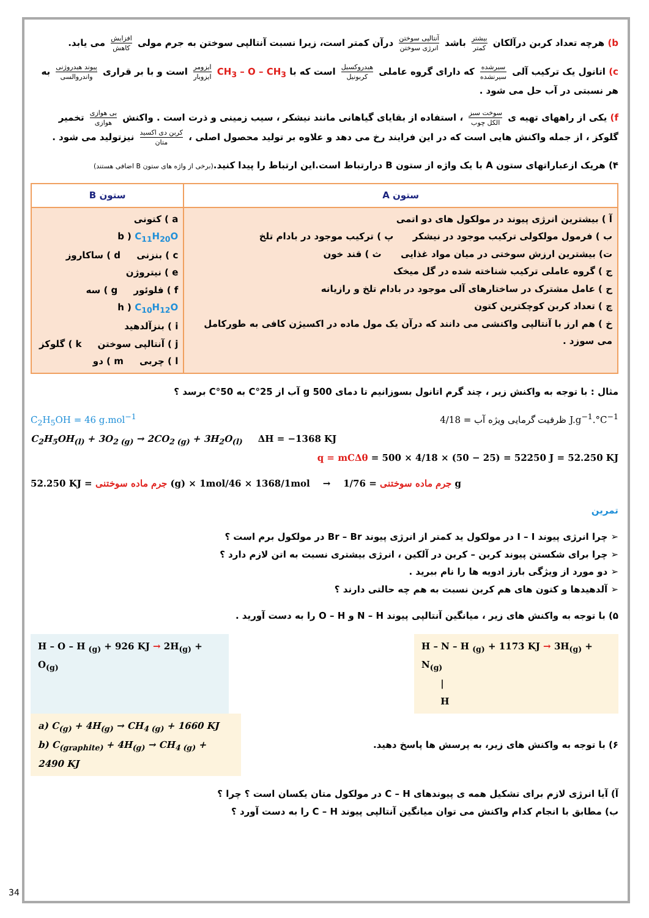b) هرچه تعداد کربن درآلکان بیشتر کمتر باشد آنتالپی سوختن انرژی سوختن درآن کمتر است، زیرا نسبت آنتالپی سوختن به جرم مولی افزایش کاهش می یابد.
c) اتانول یک ترکیب آلی سیرشده سیرنشده که دارای گروه عاملی هیدروکسیل کربونیل است که با CH<sub>3</sub> – O – CH<sub>3</sub> ایزومر ایزوبار است و با بر قراری پیوند هیدروژنی واندروالسی به هر نسبتی در آب حل می شود .
f) یکی از راههای تهیه ی سوخت سبز الکل چوب ، استفاده از بقایای گیاهانی مانند نیشکر ، سیب زمینی و ذرت است . واکنش بی هوازی هوازی تخمیر گلوکز ، از جمله واکنش هایی است که در این فرایند رخ می دهد و علاوه بر تولید محصول اصلی ، کربن دی اکسید متان نیزتولید می شود .
۴) هریک ازعباراتهای ستون A با یک واژه از ستون B درارتباط است.این ارتباط را پیدا کنید.(برخی از واژه های ستون B اضافی هستند)
| ستون A | ستون B |
| --- | --- |
| آ ) بیشترین انرژی پیوند در مولکول های دو اتمی ب ) فرمول مولکولی ترکیب موجود در نیشکر پ ) ترکیب موجود در بادام تلخ ت) بیشترین ارزش سوختی در میان مواد غذایی ث ) قند خون ج ) گروه عاملی ترکیب شناخته شده در گل میخک ح ) عامل مشترک در ساختارهای آلی موجود در بادام تلخ و رازیانه چ ) تعداد کربن کوچکترین کتون خ ) هم ارز با آنتالپی واکنشی می دانند که درآن یک مول ماده در اکسیژن کافی به طورکامل می سوزد . | a ) کتونی b ) C<sub>11</sub>H<sub>20</sub>O c ) بنزنی d ) ساکاروز e ) نیتروژن f ) فلوئور g ) سه h ) C<sub>10</sub>H<sub>12</sub>O i ) بنزآلدهید j ) آنتالپی سوختن k ) گلوکز l ) چربی m ) دو |
مثال : با توجه به واکنش زیر ، چند گرم اتانول بسوزانیم تا دمای 500 g آب از 25°C به 50°C برسد ؟
C<sub>2</sub>H<sub>5</sub>OH = 46 g.mol<sup>−1</sup> ظرفیت گرمایی ویژه آب = 4/18 J.g<sup>−1</sup>.°C<sup>−1</sup>
C<sub>2</sub>H<sub>5</sub>OH<sub>(l)</sub> + 3O<sub>2 (g)</sub> → 2CO<sub>2 (g)</sub> + 3H<sub>2</sub>O<sub>(l)</sub> ΔH = −1368 KJ
q = mCΔθ = 500 × 4/18 × (50 − 25) = 52250 J = 52.250 KJ
52.250 KJ = جرم ماده سوختنی (g) × 1mol/46 × 1368/1mol → جرم ماده سوختنی = 1/76 g
تمرین
➢ چرا انرژی پیوند I – I در مولکول ید کمتر از انرژی پیوند Br – Br در مولکول برم است ؟
➢ چرا برای شکستن پیوند کربن – کربن در آلکین ، انرژی بیشتری نسبت به اتن لازم دارد ؟
➢ دو مورد از ویژگی بارز ادویه ها را نام ببرید .
➢ آلدهیدها و کتون های هم کربن نسبت به هم چه حالتی دارند ؟
۵) با توجه به واکنش های زیر ، میانگین آنتالپی پیوند N – H و O – H را به دست آورید .
H – O – H <sub>(g)</sub> + 926 KJ → 2H<sub>(g)</sub> + O<sub>(g)</sub>
H – N – H <sub>(g)</sub> + 1173 KJ → 3H<sub>(g)</sub> + N<sub>(g)</sub>
|
H
۶) با توجه به واکنش های زیر، به پرسش ها پاسخ دهید.
a) C<sub>(g)</sub> + 4H<sub>(g)</sub> → CH<sub>4 (g)</sub> + 1660 KJ
b) C<sub>(graphite)</sub> + 4H<sub>(g)</sub> → CH<sub>4 (g)</sub> + 2490 KJ
آ) آیا انرژی لازم برای تشکیل همه ی پیوندهای C – H در مولکول متان یکسان است ؟ چرا ؟
ب) مطابق با انجام کدام واکنش می توان میانگین آنتالپی پیوند C – H را به دست آورد ؟
34